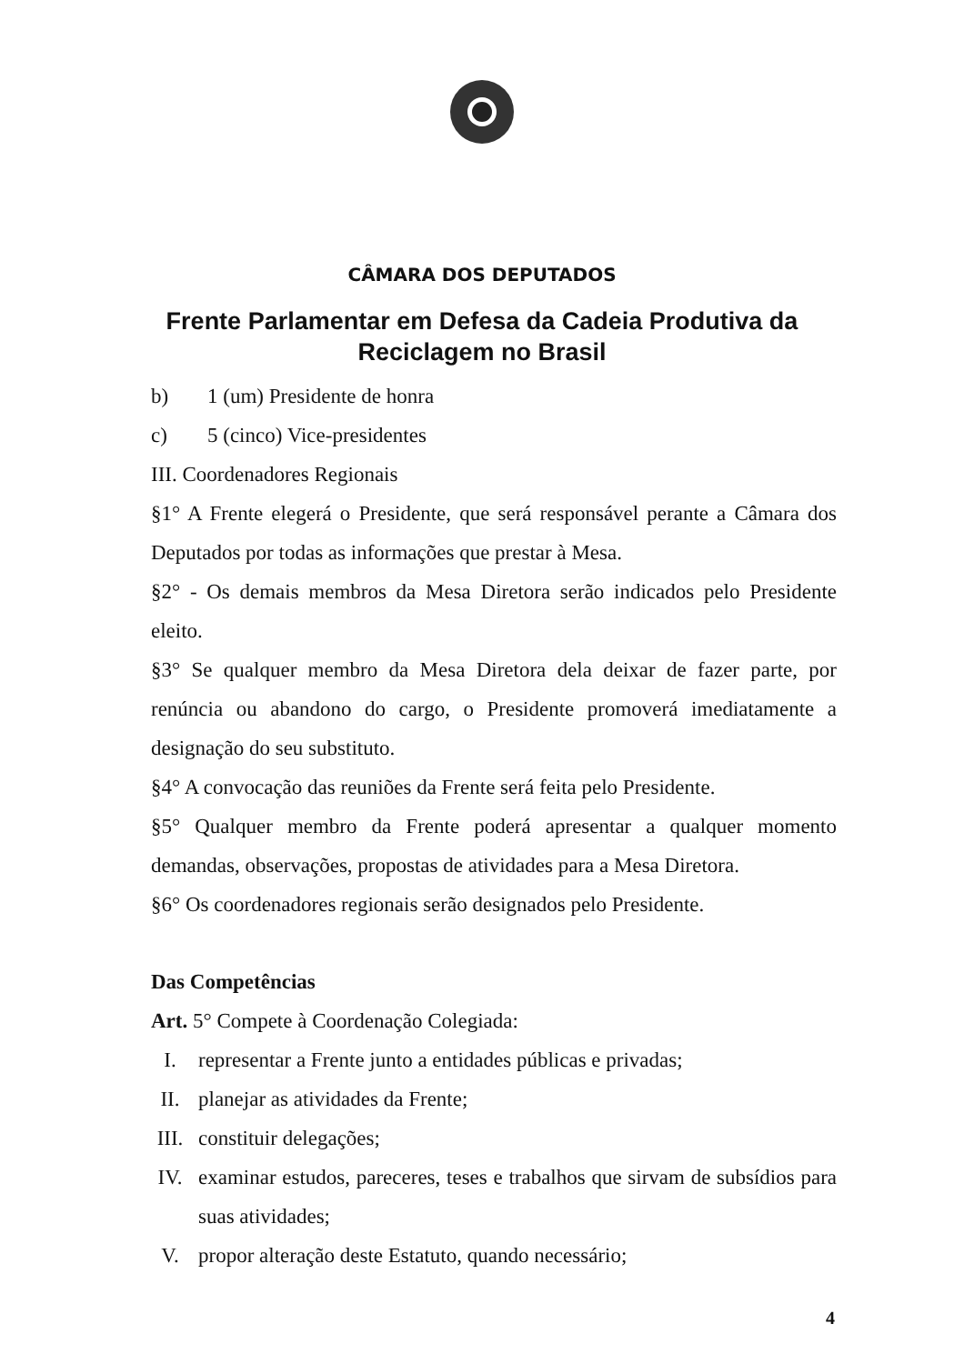CÂMARA DOS DEPUTADOS
Frente Parlamentar em Defesa da Cadeia Produtiva da Reciclagem no Brasil
b) 1 (um) Presidente de honra
c) 5 (cinco) Vice-presidentes
III. Coordenadores Regionais
§1° A Frente elegerá o Presidente, que será responsável perante a Câmara dos Deputados por todas as informações que prestar à Mesa.
§2° - Os demais membros da Mesa Diretora serão indicados pelo Presidente eleito.
§3° Se qualquer membro da Mesa Diretora dela deixar de fazer parte, por renúncia ou abandono do cargo, o Presidente promoverá imediatamente a designação do seu substituto.
§4° A convocação das reuniões da Frente será feita pelo Presidente.
§5° Qualquer membro da Frente poderá apresentar a qualquer momento demandas, observações, propostas de atividades para a Mesa Diretora.
§6° Os coordenadores regionais serão designados pelo Presidente.
Das Competências
Art. 5° Compete à Coordenação Colegiada:
I. representar a Frente junto a entidades públicas e privadas;
II. planejar as atividades da Frente;
III. constituir delegações;
IV. examinar estudos, pareceres, teses e trabalhos que sirvam de subsídios para suas atividades;
V. propor alteração deste Estatuto, quando necessário;
4